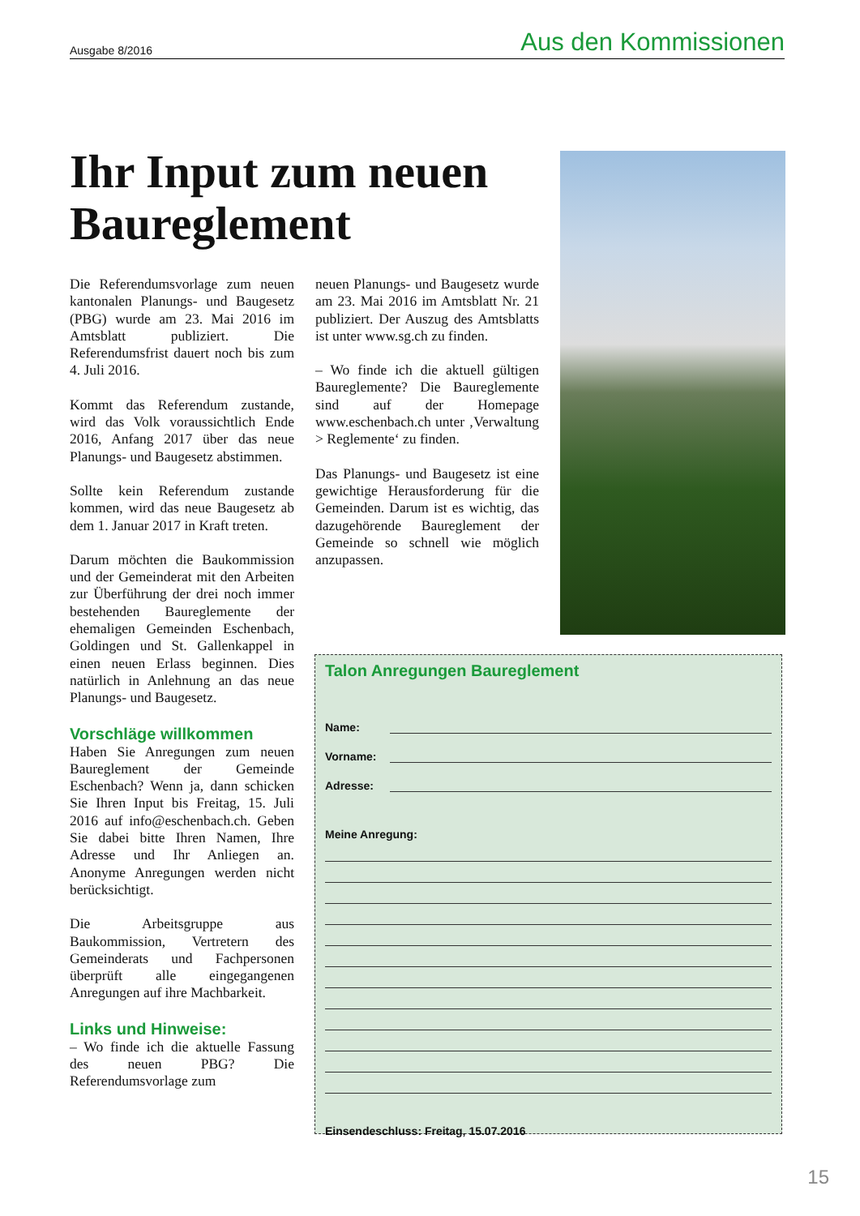Ausgabe 8/2016 Aus den Kommissionen
Ihr Input zum neuen Baureglement
Die Referendumsvorlage zum neuen kantonalen Planungs- und Baugesetz (PBG) wurde am 23. Mai 2016 im Amtsblatt publiziert. Die Referendumsfrist dauert noch bis zum 4. Juli 2016.
Kommt das Referendum zustande, wird das Volk voraussichtlich Ende 2016, Anfang 2017 über das neue Planungs- und Baugesetz abstimmen.
Sollte kein Referendum zustande kommen, wird das neue Baugesetz ab dem 1. Januar 2017 in Kraft treten.
Darum möchten die Baukommission und der Gemeinderat mit den Arbeiten zur Überführung der drei noch immer bestehenden Baureglemente der ehemaligen Gemeinden Eschenbach, Goldingen und St. Gallenkappel in einen neuen Erlass beginnen. Dies natürlich in Anlehnung an das neue Planungs- und Baugesetz.
Vorschläge willkommen
Haben Sie Anregungen zum neuen Baureglement der Gemeinde Eschenbach? Wenn ja, dann schicken Sie Ihren Input bis Freitag, 15. Juli 2016 auf info@eschenbach.ch. Geben Sie dabei bitte Ihren Namen, Ihre Adresse und Ihr Anliegen an. Anonyme Anregungen werden nicht berücksichtigt.
Die Arbeitsgruppe aus Baukommission, Vertretern des Gemeinderats und Fachpersonen überprüft alle eingegangenen Anregungen auf ihre Machbarkeit.
Links und Hinweise:
– Wo finde ich die aktuelle Fassung des neuen PBG? Die Referendumsvorlage zum
neuen Planungs- und Baugesetz wurde am 23. Mai 2016 im Amtsblatt Nr. 21 publiziert. Der Auszug des Amtsblatts ist unter www.sg.ch zu finden.
– Wo finde ich die aktuell gültigen Baureglemente? Die Baureglemente sind auf der Homepage www.eschenbach.ch unter ‚Verwaltung > Reglemente‘ zu finden.
Das Planungs- und Baugesetz ist eine gewichtige Herausforderung für die Gemeinden. Darum ist es wichtig, das dazugehörende Baureglement der Gemeinde so schnell wie möglich anzupassen.
Talon Anregungen Baureglement
Name:
Vorname:
Adresse:
Meine Anregung:
Einsendeschluss: Freitag, 15.07.2016
15